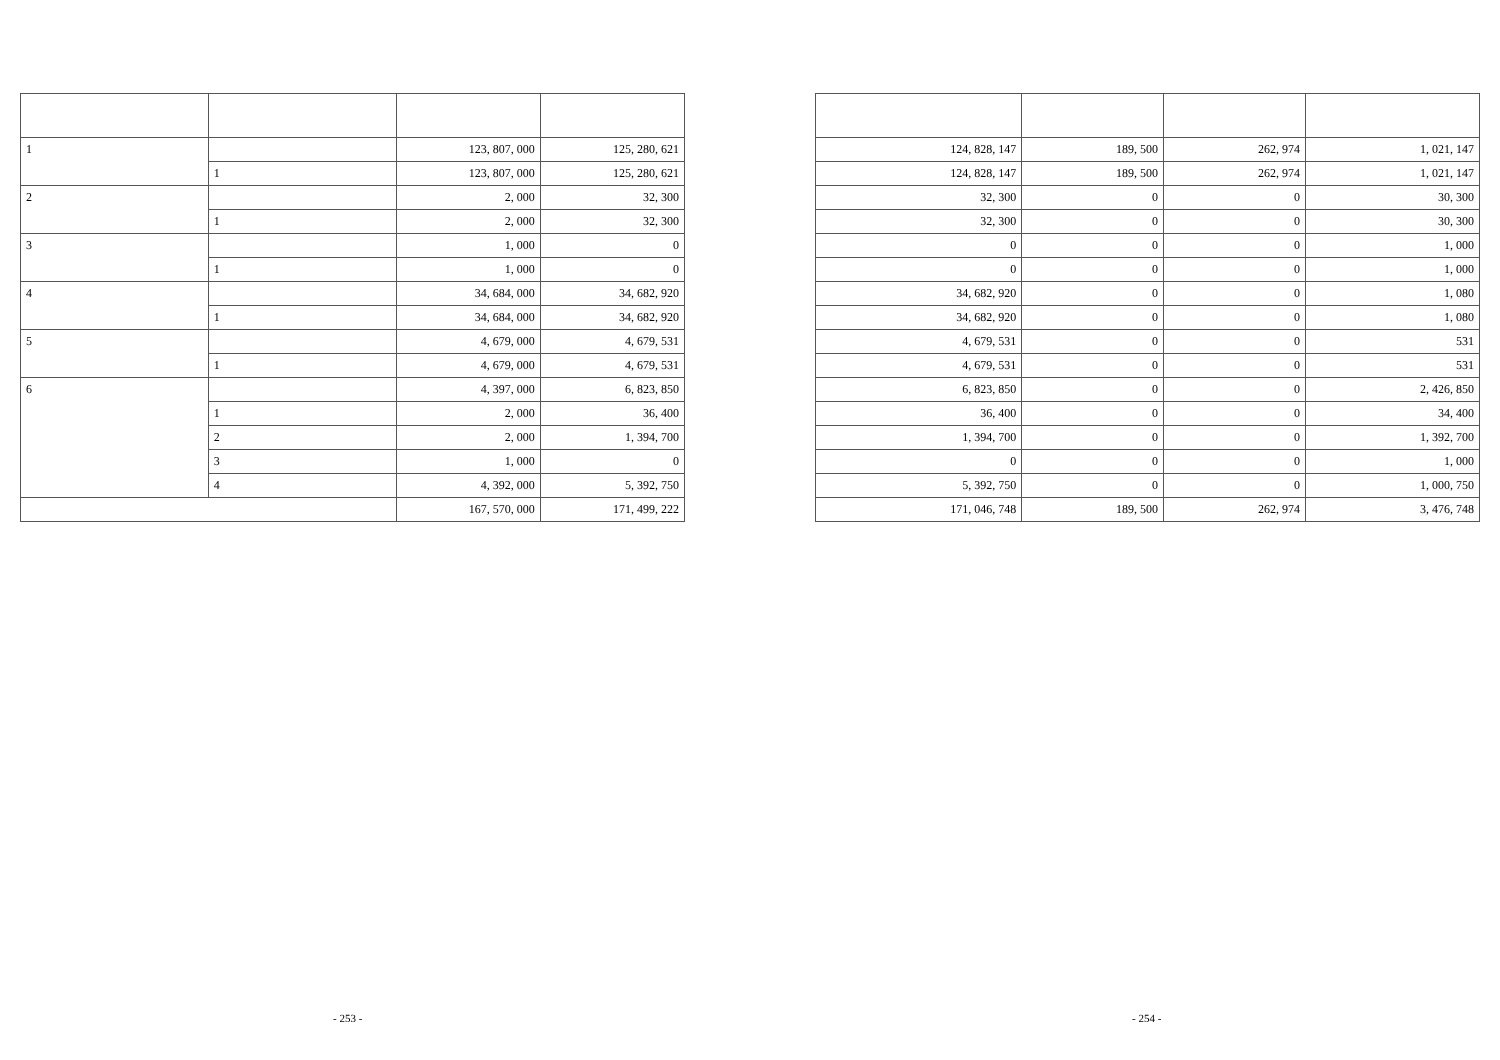| 1 | | 123, 807, 000 | 125, 280, 621 |
| | 1 | 123, 807, 000 | 125, 280, 621 |
| 2 | | 2, 000 | 32, 300 |
| | 1 | 2, 000 | 32, 300 |
| 3 | | 1, 000 | 0 |
| | 1 | 1, 000 | 0 |
| 4 | | 34, 684, 000 | 34, 682, 920 |
| | 1 | 34, 684, 000 | 34, 682, 920 |
| 5 | | 4, 679, 000 | 4, 679, 531 |
| | 1 | 4, 679, 000 | 4, 679, 531 |
| 6 | | 4, 397, 000 | 6, 823, 850 |
| | 1 | 2, 000 | 36, 400 |
| | 2 | 2, 000 | 1, 394, 700 |
| | 3 | 1, 000 | 0 |
| | 4 | 4, 392, 000 | 5, 392, 750 |
| | | 167, 570, 000 | 171, 499, 222 |
| 124, 828, 147 | 189, 500 | 262, 974 | 1, 021, 147 |
| 124, 828, 147 | 189, 500 | 262, 974 | 1, 021, 147 |
| 32, 300 | 0 | 0 | 30, 300 |
| 32, 300 | 0 | 0 | 30, 300 |
| 0 | 0 | 0 | 1, 000 |
| 0 | 0 | 0 | 1, 000 |
| 34, 682, 920 | 0 | 0 | 1, 080 |
| 34, 682, 920 | 0 | 0 | 1, 080 |
| 4, 679, 531 | 0 | 0 | 531 |
| 4, 679, 531 | 0 | 0 | 531 |
| 6, 823, 850 | 0 | 0 | 2, 426, 850 |
| 36, 400 | 0 | 0 | 34, 400 |
| 1, 394, 700 | 0 | 0 | 1, 392, 700 |
| 0 | 0 | 0 | 1, 000 |
| 5, 392, 750 | 0 | 0 | 1, 000, 750 |
| 171, 046, 748 | 189, 500 | 262, 974 | 3, 476, 748 |
- 253 - - 254 -